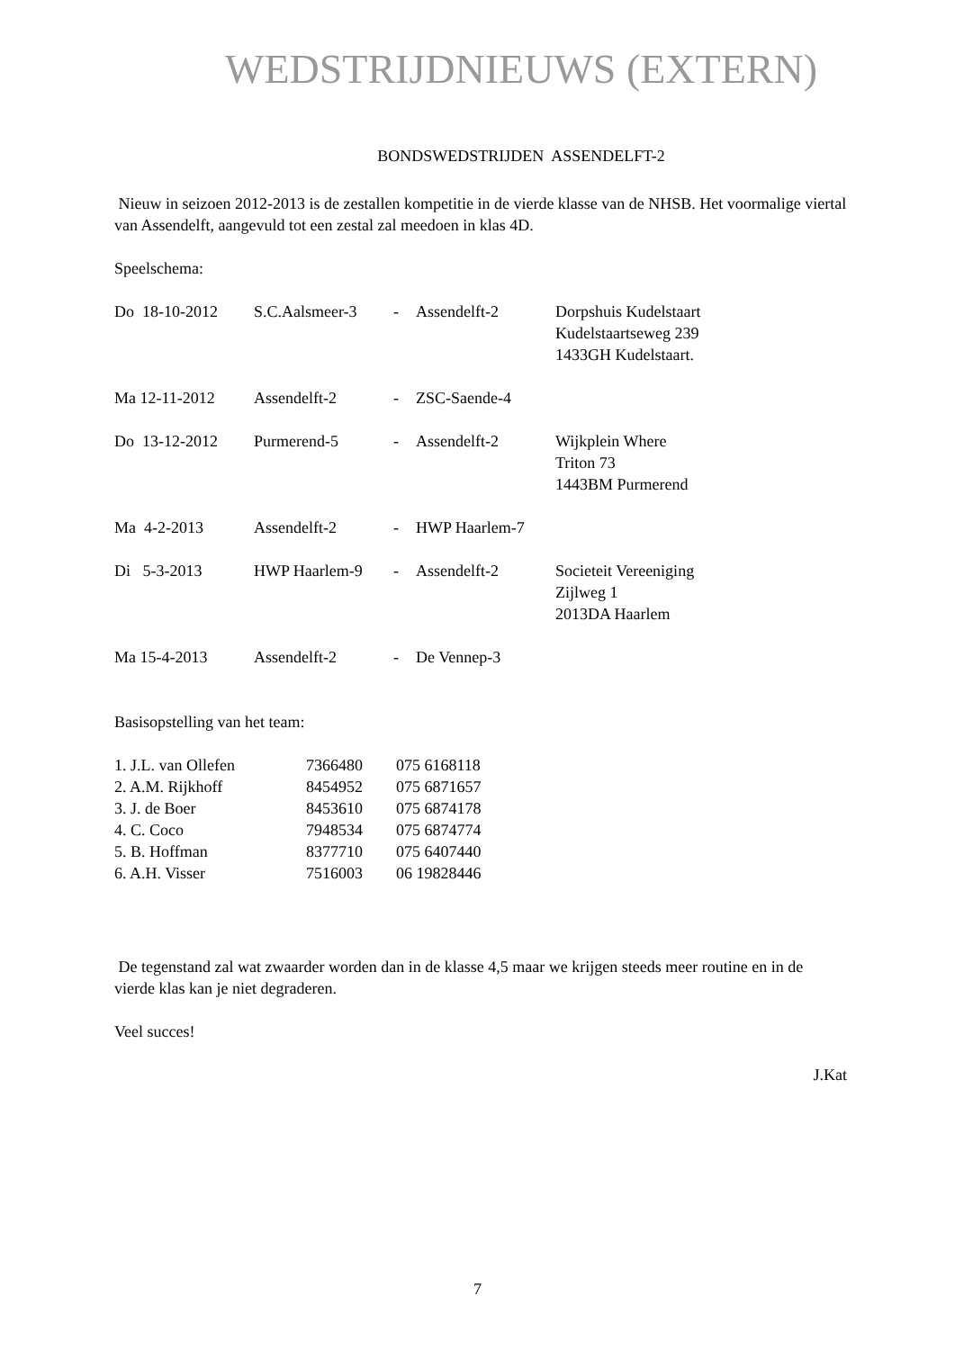WEDSTRIJDNIEUWS (EXTERN)
BONDSWEDSTRIJDEN ASSENDELFT-2
Nieuw in seizoen 2012-2013 is de zestallen kompetitie in de vierde klasse van de NHSB. Het voormalige viertal van Assendelft, aangevuld tot een zestal zal meedoen in klas 4D.
Speelschema:
| Do 18-10-2012 | S.C.Aalsmeer-3 | - | Assendelft-2 | Dorpshuis Kudelstaart Kudelstaartseweg 239 1433GH Kudelstaart. |
| Ma 12-11-2012 | Assendelft-2 | - | ZSC-Saende-4 | |
| Do 13-12-2012 | Purmerend-5 | - | Assendelft-2 | Wijkplein Where Triton 73 1443BM Purmerend |
| Ma 4-2-2013 | Assendelft-2 | - | HWP Haarlem-7 | |
| Di 5-3-2013 | HWP Haarlem-9 | - | Assendelft-2 | Societeit Vereeniging Zijlweg 1 2013DA Haarlem |
| Ma 15-4-2013 | Assendelft-2 | - | De Vennep-3 | |
Basisopstelling van het team:
| 1. J.L. van Ollefen | 7366480 | 075 6168118 |
| 2. A.M. Rijkhoff | 8454952 | 075 6871657 |
| 3. J. de Boer | 8453610 | 075 6874178 |
| 4. C. Coco | 7948534 | 075 6874774 |
| 5. B. Hoffman | 8377710 | 075 6407440 |
| 6. A.H. Visser | 7516003 | 06 19828446 |
De tegenstand zal wat zwaarder worden dan in de klasse 4,5 maar we krijgen steeds meer routine en in de vierde klas kan je niet degraderen.
Veel succes!
J.Kat
7